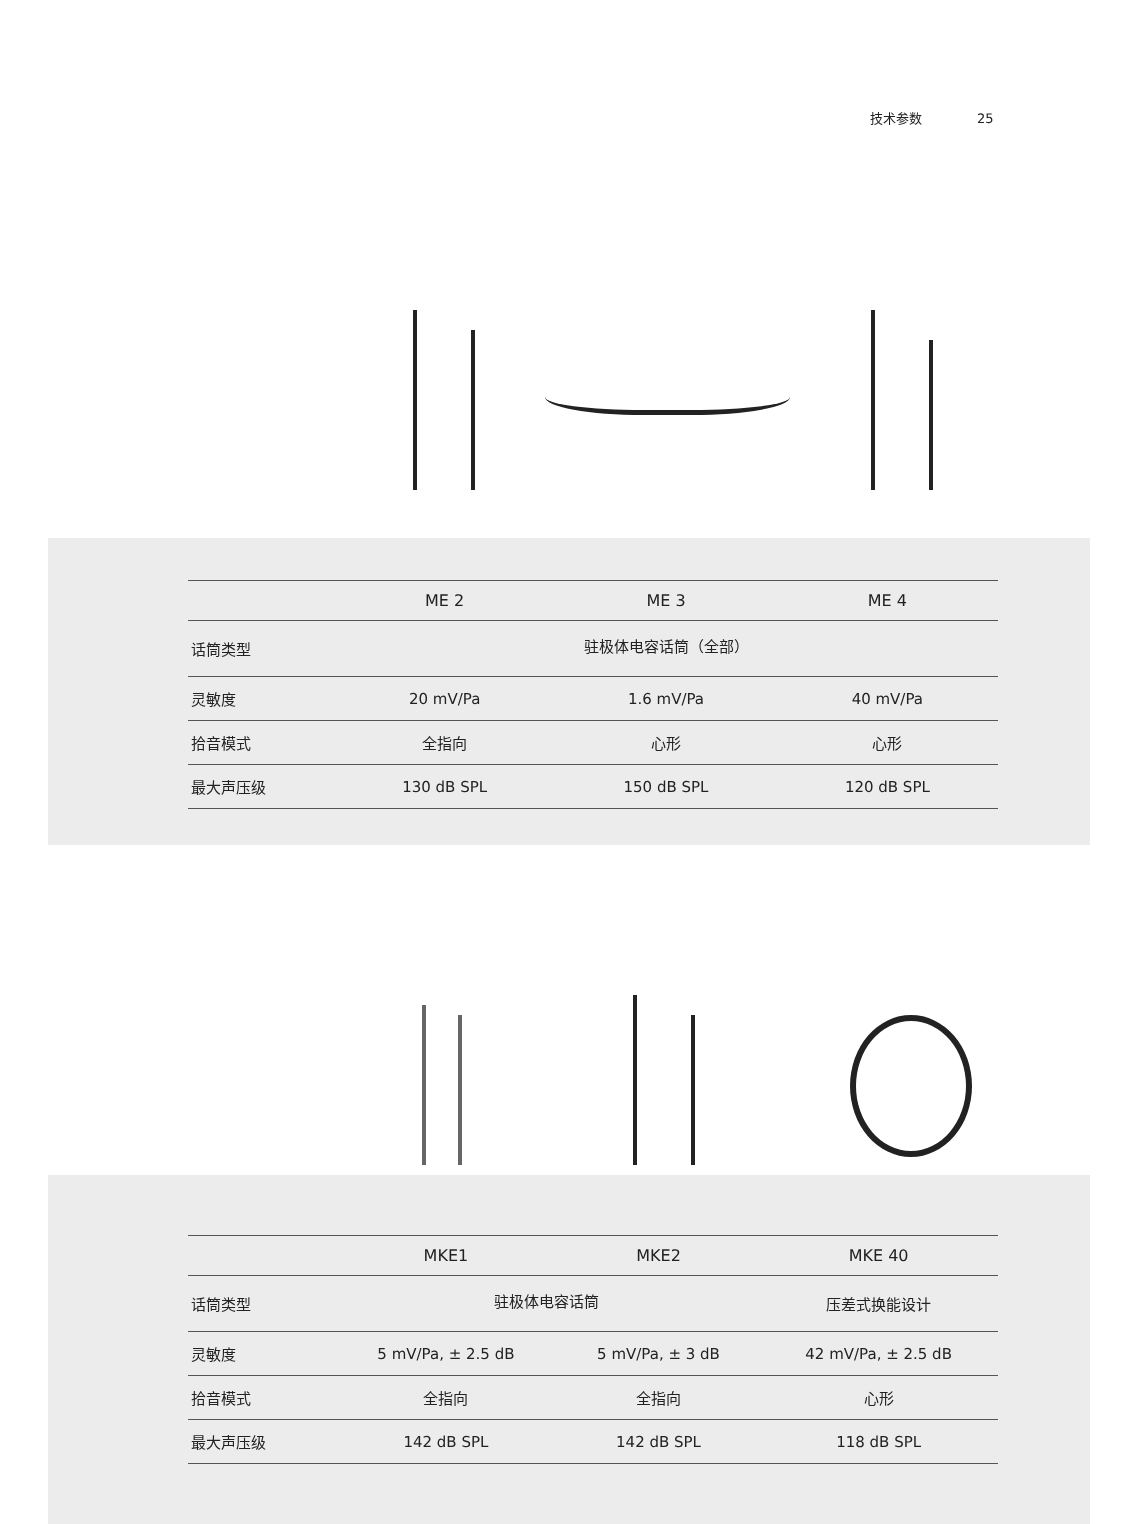技术参数 25
| | ME 2 | ME 3 | ME 4 |
| --- | --- | --- | --- |
| 话筒类型 | 驻极体电容话筒（全部） | | |
| 灵敏度 | 20 mV/Pa | 1.6 mV/Pa | 40 mV/Pa |
| 拾音模式 | 全指向 | 心形 | 心形 |
| 最大声压级 | 130 dB SPL | 150 dB SPL | 120 dB SPL |
| | MKE1 | MKE2 | MKE 40 |
| --- | --- | --- | --- |
| 话筒类型 | 驻极体电容话筒 | | 压差式换能设计 |
| 灵敏度 | 5 mV/Pa, ± 2.5 dB | 5 mV/Pa, ± 3 dB | 42 mV/Pa, ± 2.5 dB |
| 拾音模式 | 全指向 | 全指向 | 心形 |
| 最大声压级 | 142 dB SPL | 142 dB SPL | 118 dB SPL |